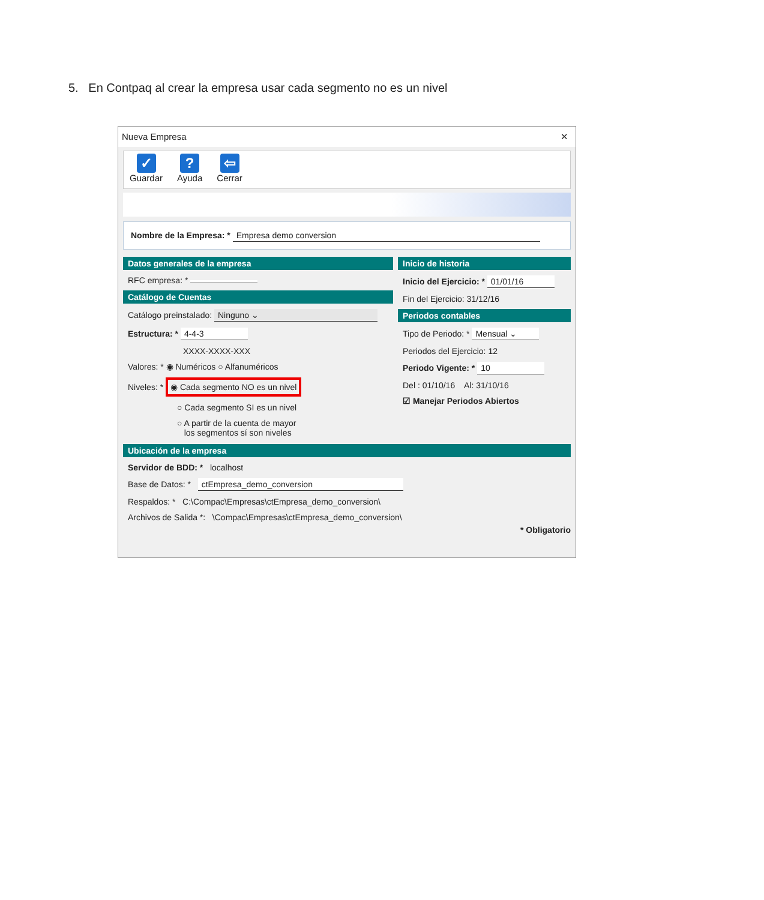5. En Contpaq al crear la empresa usar cada segmento no es un nivel
Nueva Empresa ✕
✓
Guardar
?
Ayuda
⇦
Cerrar
Nombre de la Empresa: * Empresa demo conversion
Datos generales de la empresa
RFC empresa: *
Catálogo de Cuentas
Catálogo preinstalado: Ninguno ⌄
Estructura: * 4-4-3
XXXX-XXXX-XXX
Valores: * ◉ Numéricos ○ Alfanuméricos
Niveles: * ◉ Cada segmento NO es un nivel
○ Cada segmento SI es un nivel
○ A partir de la cuenta de mayor
los segmentos sí son niveles
Inicio de historia
Inicio del Ejercicio: * 01/01/16
Fin del Ejercicio: 31/12/16
Periodos contables
Tipo de Periodo: * Mensual ⌄
Periodos del Ejercicio: 12
Periodo Vigente: * 10
Del : 01/10/16 Al: 31/10/16
☑ Manejar Periodos Abiertos
Ubicación de la empresa
Servidor de BDD: * localhost
Base de Datos: * ctEmpresa_demo_conversion
Respaldos: * C:\Compac\Empresas\ctEmpresa_demo_conversion\
Archivos de Salida *: \Compac\Empresas\ctEmpresa_demo_conversion\
* Obligatorio